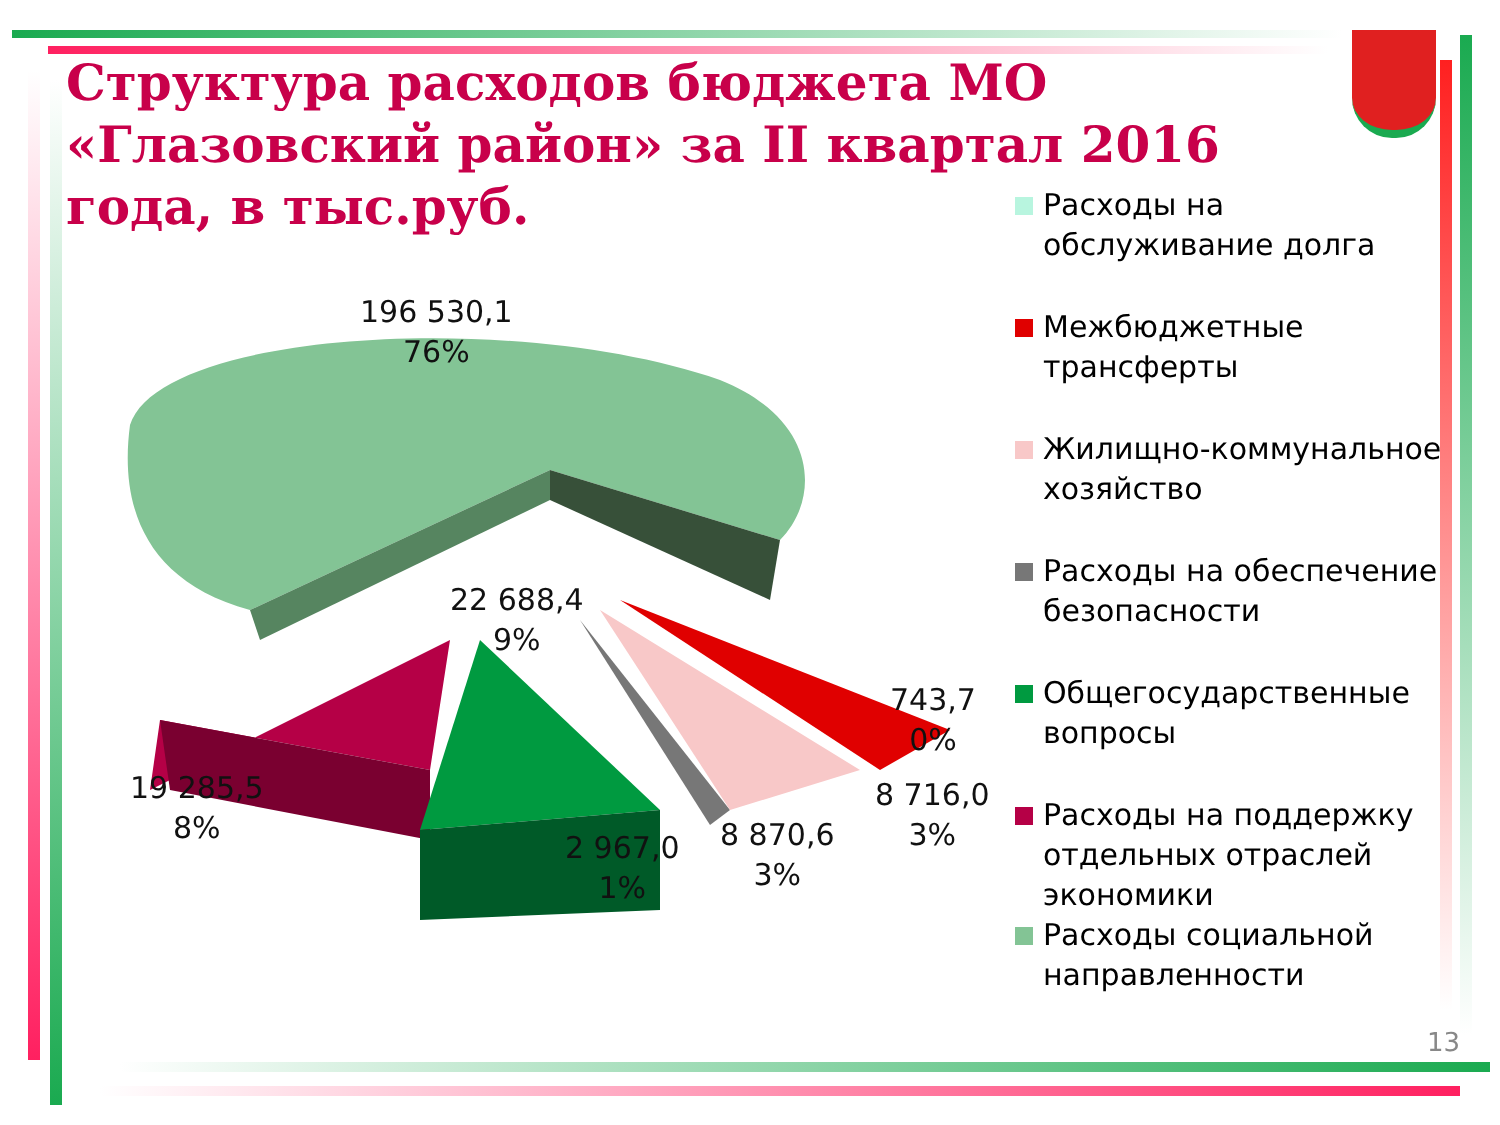Структура расходов бюджета МО «Глазовский район» за II квартал 2016 года, в тыс.руб.
196 530,1
76%
22 688,4
9%
19 285,5
8%
2 967,0
1%
8 870,6
3%
8 716,0
3%
743,7
0%
Расходы на обслуживание долга
Межбюджетные трансферты
Жилищно-коммунальное хозяйство
Расходы на обеспечение безопасности
Общегосударственные вопросы
Расходы на поддержку отдельных отраслей экономики
Расходы социальной направленности
13